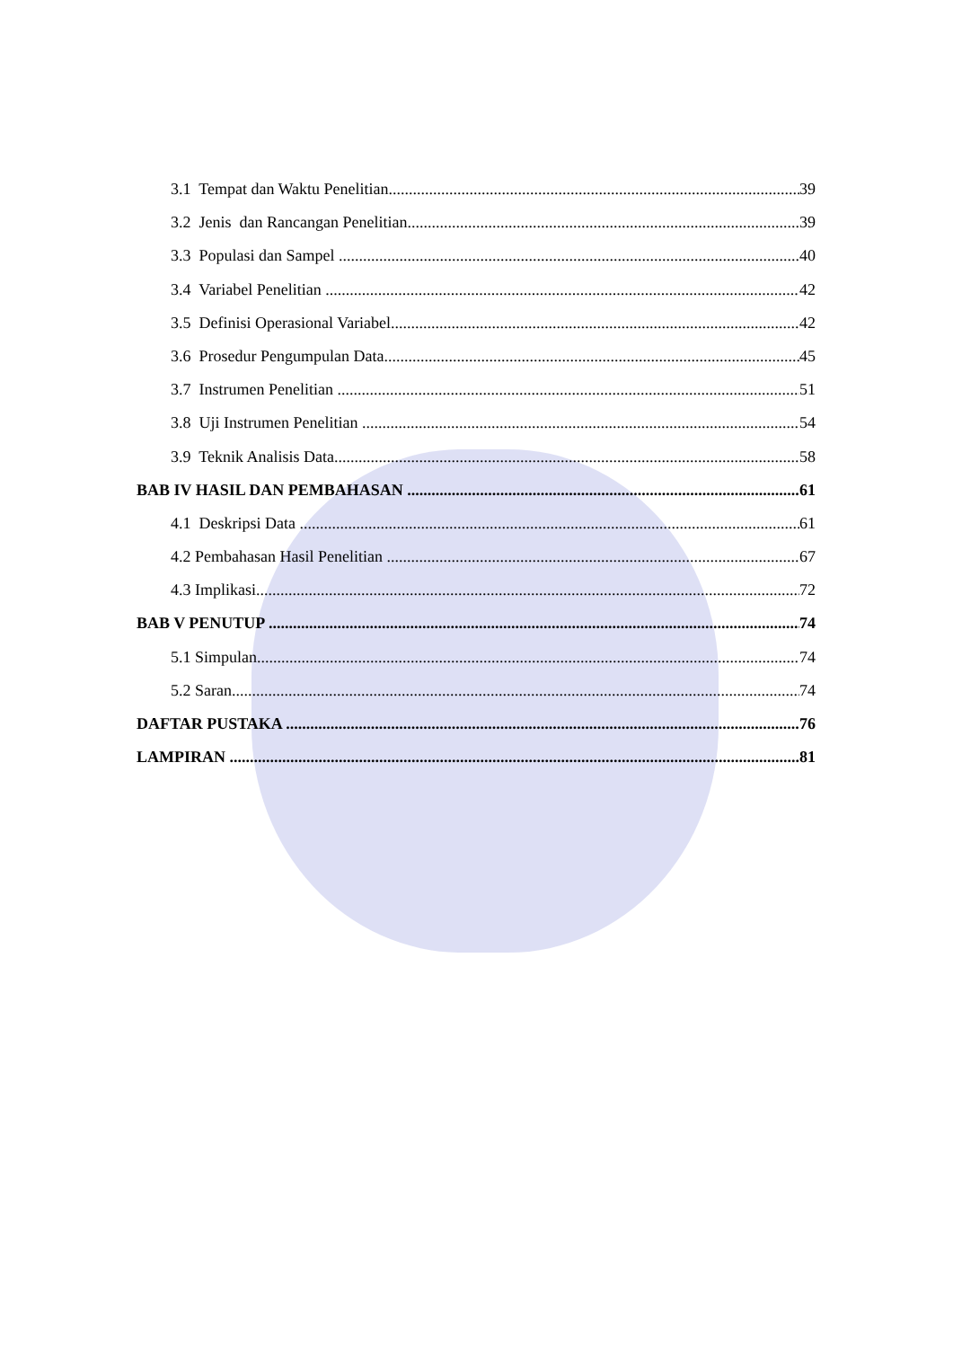3.1 Tempat dan Waktu Penelitian 39
3.2 Jenis dan Rancangan Penelitian 39
3.3 Populasi dan Sampel 40
3.4 Variabel Penelitian 42
3.5 Definisi Operasional Variabel 42
3.6 Prosedur Pengumpulan Data 45
3.7 Instrumen Penelitian 51
3.8 Uji Instrumen Penelitian 54
3.9 Teknik Analisis Data 58
BAB IV HASIL DAN PEMBAHASAN 61
4.1 Deskripsi Data 61
4.2 Pembahasan Hasil Penelitian 67
4.3 Implikasi 72
BAB V PENUTUP 74
5.1 Simpulan 74
5.2 Saran 74
DAFTAR PUSTAKA 76
LAMPIRAN 81